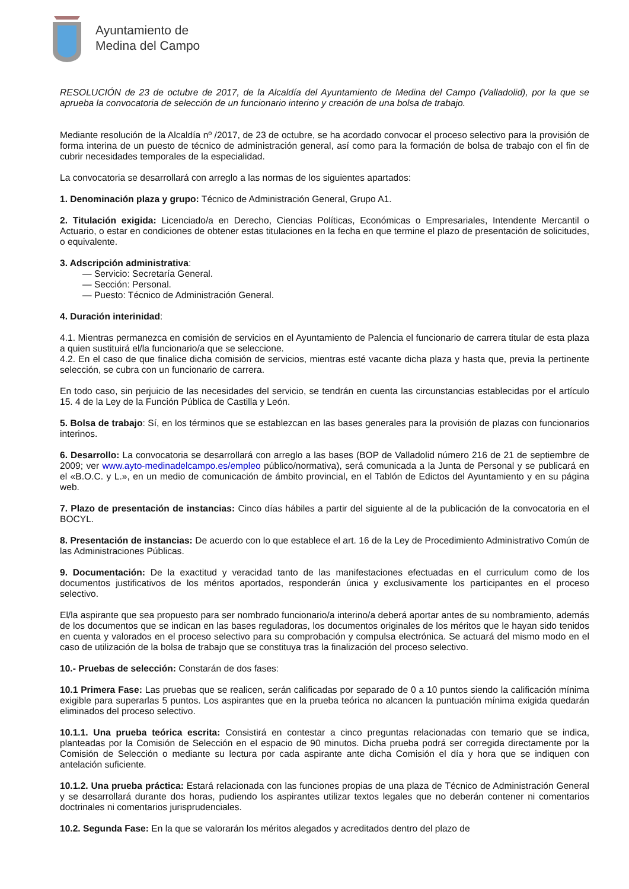Ayuntamiento de
Medina del Campo
RESOLUCIÓN de 23 de octubre de 2017, de la Alcaldía del Ayuntamiento de Medina del Campo (Valladolid), por la que se aprueba la convocatoria de selección de un funcionario interino y creación de una bolsa de trabajo.
Mediante resolución de la Alcaldía nº /2017, de 23 de octubre, se ha acordado convocar el proceso selectivo para la provisión de forma interina de un puesto de técnico de administración general, así como para la formación de bolsa de trabajo con el fin de cubrir necesidades temporales de la especialidad.
La convocatoria se desarrollará con arreglo a las normas de los siguientes apartados:
1. Denominación plaza y grupo: Técnico de Administración General, Grupo A1.
2. Titulación exigida: Licenciado/a en Derecho, Ciencias Políticas, Económicas o Empresariales, Intendente Mercantil o Actuario, o estar en condiciones de obtener estas titulaciones en la fecha en que termine el plazo de presentación de solicitudes, o equivalente.
3. Adscripción administrativa:
— Servicio: Secretaría General.
— Sección: Personal.
— Puesto: Técnico de Administración General.
4. Duración interinidad:
4.1. Mientras permanezca en comisión de servicios en el Ayuntamiento de Palencia el funcionario de carrera titular de esta plaza a quien sustituirá el/la funcionario/a que se seleccione.
4.2. En el caso de que finalice dicha comisión de servicios, mientras esté vacante dicha plaza y hasta que, previa la pertinente selección, se cubra con un funcionario de carrera.
En todo caso, sin perjuicio de las necesidades del servicio, se tendrán en cuenta las circunstancias establecidas por el artículo 15. 4 de la Ley de la Función Pública de Castilla y León.
5. Bolsa de trabajo: Sí, en los términos que se establezcan en las bases generales para la provisión de plazas con funcionarios interinos.
6. Desarrollo: La convocatoria se desarrollará con arreglo a las bases (BOP de Valladolid número 216 de 21 de septiembre de 2009; ver www.ayto-medinadelcampo.es/empleo público/normativa), será comunicada a la Junta de Personal y se publicará en el «B.O.C. y L.», en un medio de comunicación de ámbito provincial, en el Tablón de Edictos del Ayuntamiento y en su página web.
7. Plazo de presentación de instancias: Cinco días hábiles a partir del siguiente al de la publicación de la convocatoria en el BOCYL.
8. Presentación de instancias: De acuerdo con lo que establece el art. 16 de la Ley de Procedimiento Administrativo Común de las Administraciones Públicas.
9. Documentación: De la exactitud y veracidad tanto de las manifestaciones efectuadas en el curriculum como de los documentos justificativos de los méritos aportados, responderán única y exclusivamente los participantes en el proceso selectivo.
El/la aspirante que sea propuesto para ser nombrado funcionario/a interino/a deberá aportar antes de su nombramiento, además de los documentos que se indican en las bases reguladoras, los documentos originales de los méritos que le hayan sido tenidos en cuenta y valorados en el proceso selectivo para su comprobación y compulsa electrónica. Se actuará del mismo modo en el caso de utilización de la bolsa de trabajo que se constituya tras la finalización del proceso selectivo.
10.- Pruebas de selección: Constarán de dos fases:
10.1 Primera Fase: Las pruebas que se realicen, serán calificadas por separado de 0 a 10 puntos siendo la calificación mínima exigible para superarlas 5 puntos. Los aspirantes que en la prueba teórica no alcancen la puntuación mínima exigida quedarán eliminados del proceso selectivo.
10.1.1. Una prueba teórica escrita: Consistirá en contestar a cinco preguntas relacionadas con temario que se indica, planteadas por la Comisión de Selección en el espacio de 90 minutos. Dicha prueba podrá ser corregida directamente por la Comisión de Selección o mediante su lectura por cada aspirante ante dicha Comisión el día y hora que se indiquen con antelación suficiente.
10.1.2. Una prueba práctica: Estará relacionada con las funciones propias de una plaza de Técnico de Administración General y se desarrollará durante dos horas, pudiendo los aspirantes utilizar textos legales que no deberán contener ni comentarios doctrinales ni comentarios jurisprudenciales.
10.2. Segunda Fase: En la que se valorarán los méritos alegados y acreditados dentro del plazo de